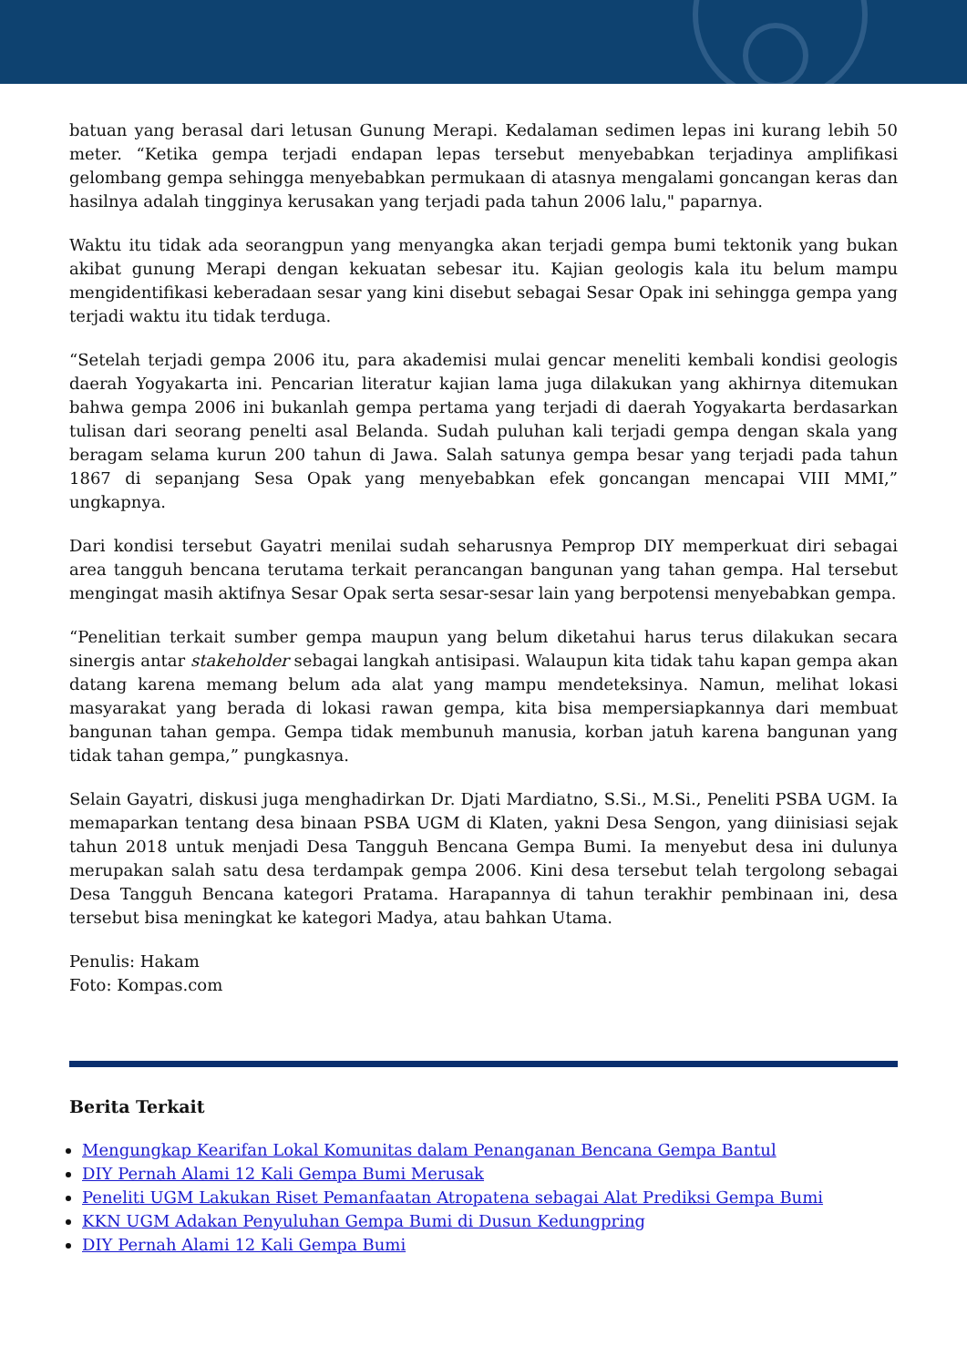batuan yang berasal dari letusan Gunung Merapi. Kedalaman sedimen lepas ini kurang lebih 50 meter. “Ketika gempa terjadi endapan lepas tersebut menyebabkan terjadinya amplifikasi gelombang gempa sehingga menyebabkan permukaan di atasnya mengalami goncangan keras dan hasilnya adalah tingginya kerusakan yang terjadi pada tahun 2006 lalu," paparnya.
Waktu itu tidak ada seorangpun yang menyangka akan terjadi gempa bumi tektonik yang bukan akibat gunung Merapi dengan kekuatan sebesar itu. Kajian geologis kala itu belum mampu mengidentifikasi keberadaan sesar yang kini disebut sebagai Sesar Opak ini sehingga gempa yang terjadi waktu itu tidak terduga.
“Setelah terjadi gempa 2006 itu, para akademisi mulai gencar meneliti kembali kondisi geologis daerah Yogyakarta ini. Pencarian literatur kajian lama juga dilakukan yang akhirnya ditemukan bahwa gempa 2006 ini bukanlah gempa pertama yang terjadi di daerah Yogyakarta berdasarkan tulisan dari seorang penelti asal Belanda. Sudah puluhan kali terjadi gempa dengan skala yang beragam selama kurun 200 tahun di Jawa. Salah satunya gempa besar yang terjadi pada tahun 1867 di sepanjang Sesa Opak yang menyebabkan efek goncangan mencapai VIII MMI,” ungkapnya.
Dari kondisi tersebut Gayatri menilai sudah seharusnya Pemprop DIY memperkuat diri sebagai area tangguh bencana terutama terkait perancangan bangunan yang tahan gempa. Hal tersebut mengingat masih aktifnya Sesar Opak serta sesar-sesar lain yang berpotensi menyebabkan gempa.
“Penelitian terkait sumber gempa maupun yang belum diketahui harus terus dilakukan secara sinergis antar stakeholder sebagai langkah antisipasi. Walaupun kita tidak tahu kapan gempa akan datang karena memang belum ada alat yang mampu mendeteksinya. Namun, melihat lokasi masyarakat yang berada di lokasi rawan gempa, kita bisa mempersiapkannya dari membuat bangunan tahan gempa. Gempa tidak membunuh manusia, korban jatuh karena bangunan yang tidak tahan gempa,” pungkasnya.
Selain Gayatri, diskusi juga menghadirkan Dr. Djati Mardiatno, S.Si., M.Si., Peneliti PSBA UGM. Ia memaparkan tentang desa binaan PSBA UGM di Klaten, yakni Desa Sengon, yang diinisiasi sejak tahun 2018 untuk menjadi Desa Tangguh Bencana Gempa Bumi. Ia menyebut desa ini dulunya merupakan salah satu desa terdampak gempa 2006. Kini desa tersebut telah tergolong sebagai Desa Tangguh Bencana kategori Pratama. Harapannya di tahun terakhir pembinaan ini, desa tersebut bisa meningkat ke kategori Madya, atau bahkan Utama.
Penulis: Hakam
Foto: Kompas.com
Berita Terkait
Mengungkap Kearifan Lokal Komunitas dalam Penanganan Bencana Gempa Bantul
DIY Pernah Alami 12 Kali Gempa Bumi Merusak
Peneliti UGM Lakukan Riset Pemanfaatan Atropatena sebagai Alat Prediksi Gempa Bumi
KKN UGM Adakan Penyuluhan Gempa Bumi di Dusun Kedungpring
DIY Pernah Alami 12 Kali Gempa Bumi